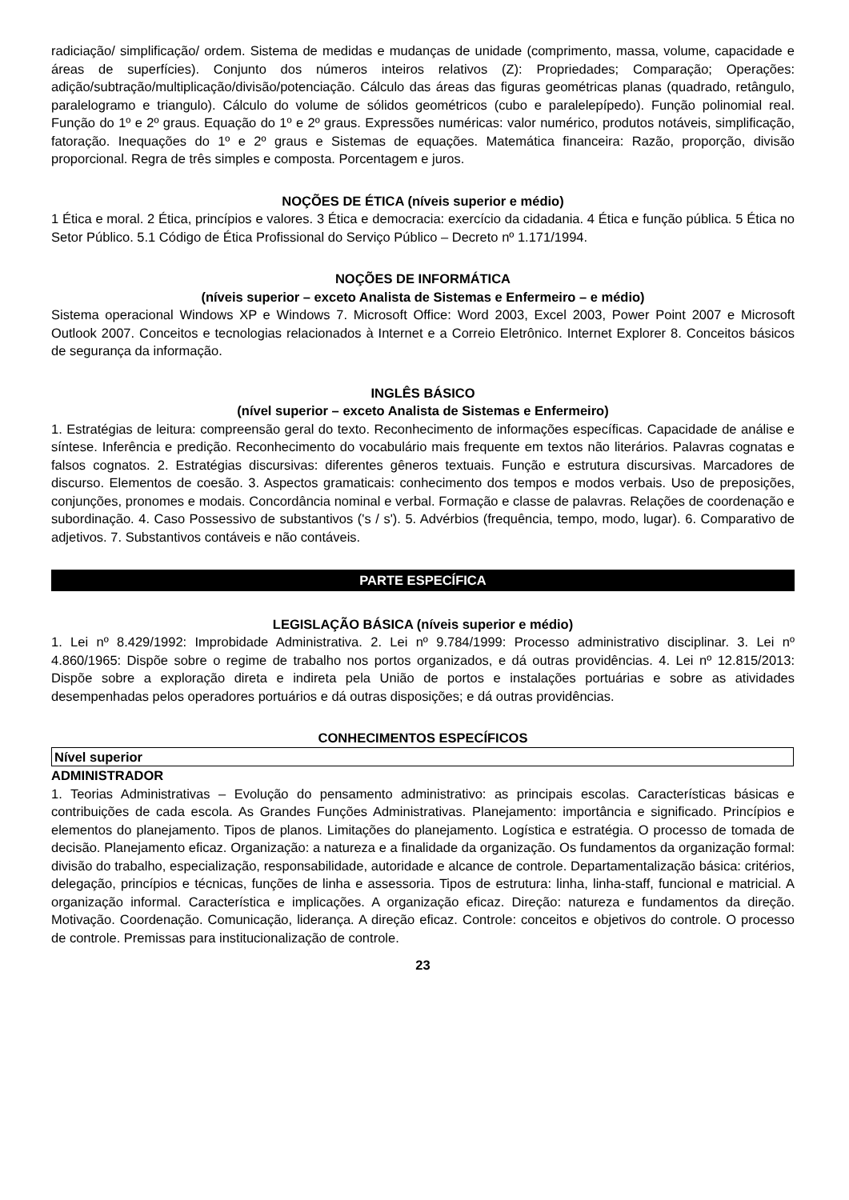radiciação/ simplificação/ ordem. Sistema de medidas e mudanças de unidade (comprimento, massa, volume, capacidade e áreas de superfícies). Conjunto dos números inteiros relativos (Z): Propriedades; Comparação; Operações: adição/subtração/multiplicação/divisão/potenciação. Cálculo das áreas das figuras geométricas planas (quadrado, retângulo, paralelogramo e triangulo). Cálculo do volume de sólidos geométricos (cubo e paralelepípedo). Função polinomial real. Função do 1º e 2º graus. Equação do 1º e 2º graus. Expressões numéricas: valor numérico, produtos notáveis, simplificação, fatoração. Inequações do 1º e 2º graus e Sistemas de equações. Matemática financeira: Razão, proporção, divisão proporcional. Regra de três simples e composta. Porcentagem e juros.
NOÇÕES DE ÉTICA (níveis superior e médio)
1 Ética e moral. 2 Ética, princípios e valores. 3 Ética e democracia: exercício da cidadania. 4 Ética e função pública. 5 Ética no Setor Público. 5.1 Código de Ética Profissional do Serviço Público – Decreto nº 1.171/1994.
NOÇÕES DE INFORMÁTICA
(níveis superior – exceto Analista de Sistemas e Enfermeiro – e médio)
Sistema operacional Windows XP e Windows 7. Microsoft Office: Word 2003, Excel 2003, Power Point 2007 e Microsoft Outlook 2007. Conceitos e tecnologias relacionados à Internet e a Correio Eletrônico. Internet Explorer 8. Conceitos básicos de segurança da informação.
INGLÊS BÁSICO
(nível superior – exceto Analista de Sistemas e Enfermeiro)
1. Estratégias de leitura: compreensão geral do texto. Reconhecimento de informações específicas. Capacidade de análise e síntese. Inferência e predição. Reconhecimento do vocabulário mais frequente em textos não literários. Palavras cognatas e falsos cognatos. 2. Estratégias discursivas: diferentes gêneros textuais. Função e estrutura discursivas. Marcadores de discurso. Elementos de coesão. 3. Aspectos gramaticais: conhecimento dos tempos e modos verbais. Uso de preposições, conjunções, pronomes e modais. Concordância nominal e verbal. Formação e classe de palavras. Relações de coordenação e subordinação. 4. Caso Possessivo de substantivos ('s / s'). 5. Advérbios (frequência, tempo, modo, lugar). 6. Comparativo de adjetivos. 7. Substantivos contáveis e não contáveis.
PARTE ESPECÍFICA
LEGISLAÇÃO BÁSICA (níveis superior e médio)
1. Lei nº 8.429/1992: Improbidade Administrativa. 2. Lei nº 9.784/1999: Processo administrativo disciplinar. 3. Lei nº 4.860/1965: Dispõe sobre o regime de trabalho nos portos organizados, e dá outras providências. 4. Lei nº 12.815/2013: Dispõe sobre a exploração direta e indireta pela União de portos e instalações portuárias e sobre as atividades desempenhadas pelos operadores portuários e dá outras disposições; e dá outras providências.
CONHECIMENTOS ESPECÍFICOS
Nível superior
ADMINISTRADOR
1. Teorias Administrativas – Evolução do pensamento administrativo: as principais escolas. Características básicas e contribuições de cada escola. As Grandes Funções Administrativas. Planejamento: importância e significado. Princípios e elementos do planejamento. Tipos de planos. Limitações do planejamento. Logística e estratégia. O processo de tomada de decisão. Planejamento eficaz. Organização: a natureza e a finalidade da organização. Os fundamentos da organização formal: divisão do trabalho, especialização, responsabilidade, autoridade e alcance de controle. Departamentalização básica: critérios, delegação, princípios e técnicas, funções de linha e assessoria. Tipos de estrutura: linha, linha-staff, funcional e matricial. A organização informal. Característica e implicações. A organização eficaz. Direção: natureza e fundamentos da direção. Motivação. Coordenação. Comunicação, liderança. A direção eficaz. Controle: conceitos e objetivos do controle. O processo de controle. Premissas para institucionalização de controle.
23